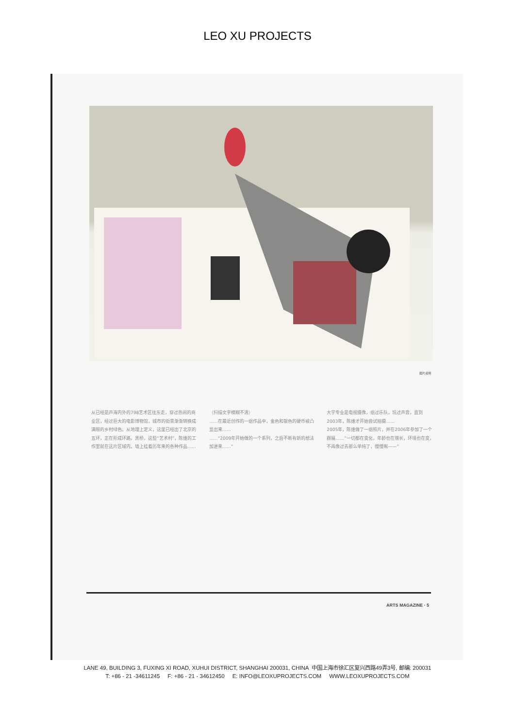LEO XU PROJECTS
图片说明
从已经是声海内外的798艺术区往东走，穿过热闹的商业区，经过巨大的电影博物馆，城市的街景渐渐转换成满眼的乡村绿色。从地理上定义，这里已经出了北京的五环，正在形成环路。黑桥，这些“艺术村”，陈维的工作室就在这片区域内。墙上挂着历年来的各种作品……（扫描文字模糊不清）
……在最近创作的一组作品中，金色和银色的硬币被凸显出来……
……“2009年开始做的一个系列，之后不断有新的想法加进来……”
大学专业是电视摄像，组过乐队，玩过声音，直到2003年，陈维才开始尝试拍摄……
2005年，陈维做了一组照片，并在2006年参加了一个群展……“一切都在变化，年龄也在增长，环境也在变，不再像过去那么单纯了，慢慢啊——”
ARTS MAGAZINE · 5
LANE 49, BUILDING 3, FUXING XI ROAD, XUHUI DISTRICT, SHANGHAI 200031, CHINA 中国上海市徐汇区复兴西路49弄3号, 邮编: 200031
T: +86 - 21 -34611245 F: +86 - 21 - 34612450 E: INFO@LEOXUPROJECTS.COM WWW.LEOXUPROJECTS.COM